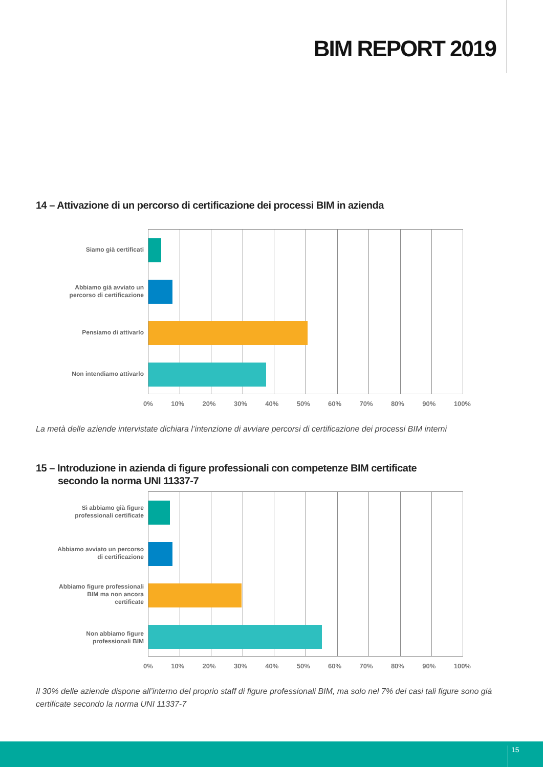BIM REPORT 2019
14 – Attivazione di un percorso di certificazione dei processi BIM in azienda
Siamo già certificati
Abbiamo già avviato un percorso di certificazione
Pensiamo di attivarlo
Non intendiamo attivarlo
0% 10% 20% 30% 40% 50% 60% 70% 80% 90% 100%
La metà delle aziende intervistate dichiara l’intenzione di avviare percorsi di certificazione dei processi BIM interni
15 – Introduzione in azienda di figure professionali con competenze BIM certificate
secondo la norma UNI 11337-7
Sì abbiamo già figure professionali certificate
Abbiamo avviato un percorso di certificazione
Abbiamo figure professionali BIM ma non ancora certificate
Non abbiamo figure professionali BIM
0% 10% 20% 30% 40% 50% 60% 70% 80% 90% 100%
Il 30% delle aziende dispone all’interno del proprio staff di figure professionali BIM, ma solo nel 7% dei casi tali figure sono già certificate secondo la norma UNI 11337-7
15